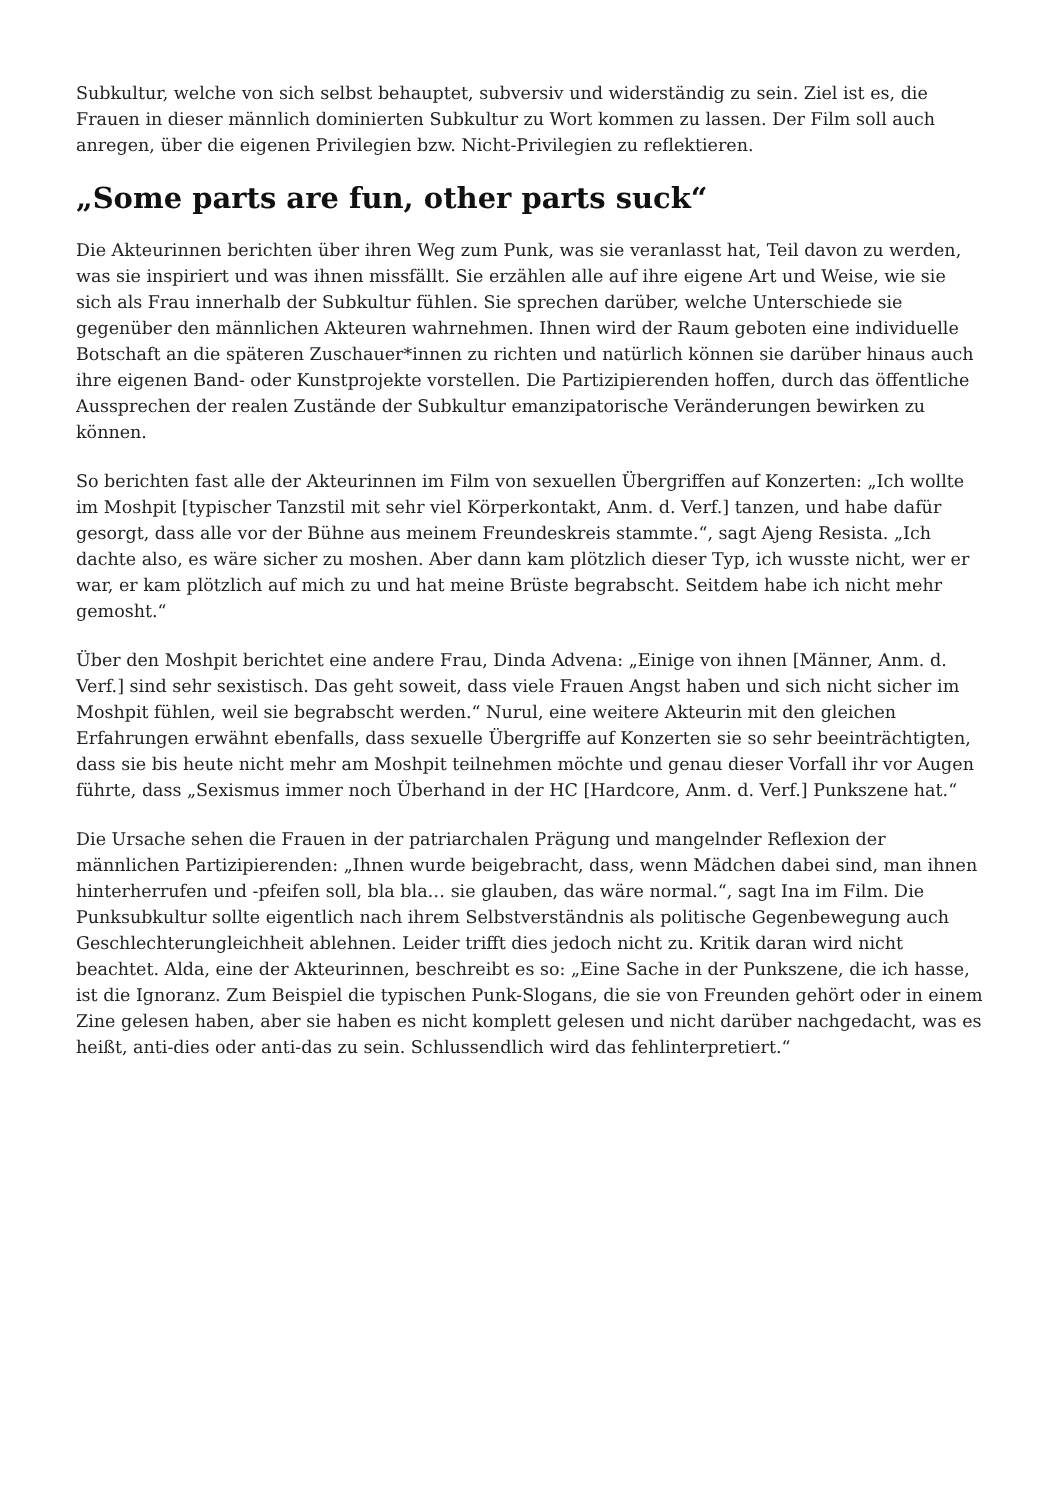Subkultur, welche von sich selbst behauptet, subversiv und widerständig zu sein. Ziel ist es, die Frauen in dieser männlich dominierten Subkultur zu Wort kommen zu lassen. Der Film soll auch anregen, über die eigenen Privilegien bzw. Nicht-Privilegien zu reflektieren.
„Some parts are fun, other parts suck“
Die Akteurinnen berichten über ihren Weg zum Punk, was sie veranlasst hat, Teil davon zu werden, was sie inspiriert und was ihnen missfällt. Sie erzählen alle auf ihre eigene Art und Weise, wie sie sich als Frau innerhalb der Subkultur fühlen. Sie sprechen darüber, welche Unterschiede sie gegenüber den männlichen Akteuren wahrnehmen. Ihnen wird der Raum geboten eine individuelle Botschaft an die späteren Zuschauer*innen zu richten und natürlich können sie darüber hinaus auch ihre eigenen Band- oder Kunstprojekte vorstellen. Die Partizipierenden hoffen, durch das öffentliche Aussprechen der realen Zustände der Subkultur emanzipatorische Veränderungen bewirken zu können.
So berichten fast alle der Akteurinnen im Film von sexuellen Übergriffen auf Konzerten: „Ich wollte im Moshpit [typischer Tanzstil mit sehr viel Körperkontakt, Anm. d. Verf.] tanzen, und habe dafür gesorgt, dass alle vor der Bühne aus meinem Freundeskreis stammte.“, sagt Ajeng Resista. „Ich dachte also, es wäre sicher zu moshen. Aber dann kam plötzlich dieser Typ, ich wusste nicht, wer er war, er kam plötzlich auf mich zu und hat meine Brüste begrabscht. Seitdem habe ich nicht mehr gemosht.“
Über den Moshpit berichtet eine andere Frau, Dinda Advena: „Einige von ihnen [Männer, Anm. d. Verf.] sind sehr sexistisch. Das geht soweit, dass viele Frauen Angst haben und sich nicht sicher im Moshpit fühlen, weil sie begrabscht werden.“ Nurul, eine weitere Akteurin mit den gleichen Erfahrungen erwähnt ebenfalls, dass sexuelle Übergriffe auf Konzerten sie so sehr beeinträchtigten, dass sie bis heute nicht mehr am Moshpit teilnehmen möchte und genau dieser Vorfall ihr vor Augen führte, dass „Sexismus immer noch Überhand in der HC [Hardcore, Anm. d. Verf.] Punkszene hat.“
Die Ursache sehen die Frauen in der patriarchalen Prägung und mangelnder Reflexion der männlichen Partizipierenden: „Ihnen wurde beigebracht, dass, wenn Mädchen dabei sind, man ihnen hinterherrufen und -pfeifen soll, bla bla… sie glauben, das wäre normal.“, sagt Ina im Film. Die Punksubkultur sollte eigentlich nach ihrem Selbstverständnis als politische Gegenbewegung auch Geschlechterungleichheit ablehnen. Leider trifft dies jedoch nicht zu. Kritik daran wird nicht beachtet. Alda, eine der Akteurinnen, beschreibt es so: „Eine Sache in der Punkszene, die ich hasse, ist die Ignoranz. Zum Beispiel die typischen Punk-Slogans, die sie von Freunden gehört oder in einem Zine gelesen haben, aber sie haben es nicht komplett gelesen und nicht darüber nachgedacht, was es heißt, anti-dies oder anti-das zu sein. Schlussendlich wird das fehlinterpretiert.“